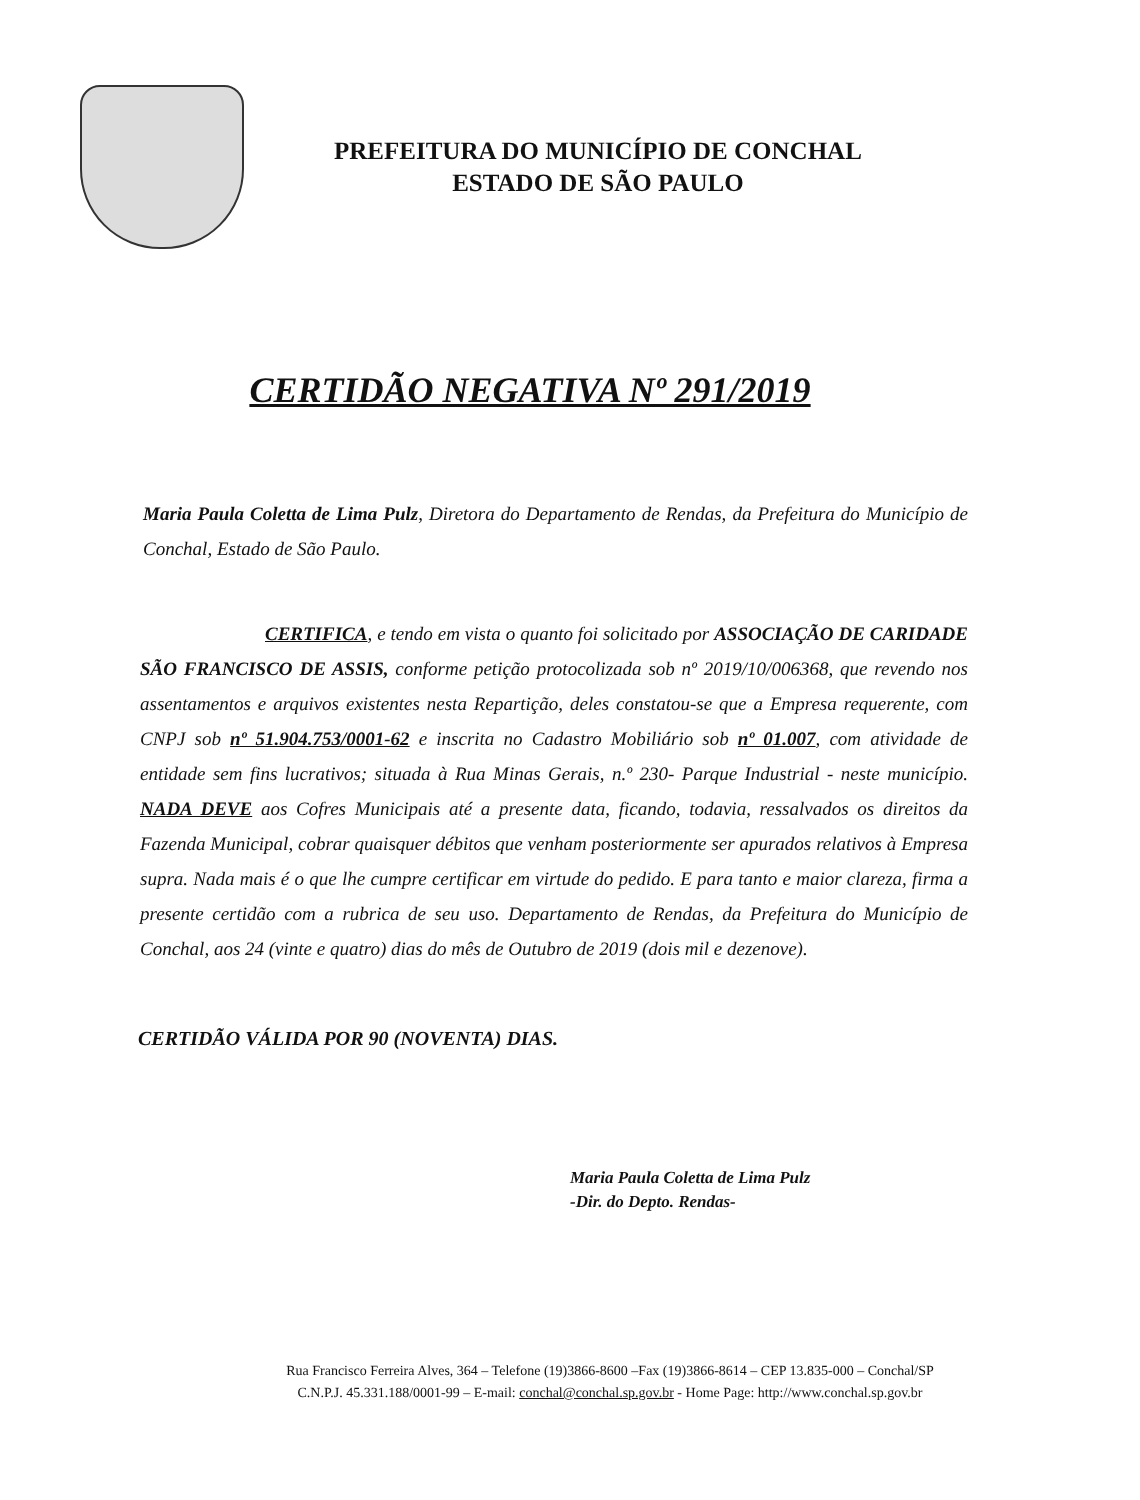PREFEITURA DO MUNICÍPIO DE CONCHAL
ESTADO DE SÃO PAULO
CERTIDÃO NEGATIVA Nº 291/2019
Maria Paula Coletta de Lima Pulz, Diretora do Departamento de Rendas, da Prefeitura do Município de Conchal, Estado de São Paulo.
CERTIFICA, e tendo em vista o quanto foi solicitado por ASSOCIAÇÃO DE CARIDADE SÃO FRANCISCO DE ASSIS, conforme petição protocolizada sob nº 2019/10/006368, que revendo nos assentamentos e arquivos existentes nesta Repartição, deles constatou-se que a Empresa requerente, com CNPJ sob nº 51.904.753/0001-62 e inscrita no Cadastro Mobiliário sob nº 01.007, com atividade de entidade sem fins lucrativos; situada à Rua Minas Gerais, n.º 230- Parque Industrial - neste município. NADA DEVE aos Cofres Municipais até a presente data, ficando, todavia, ressalvados os direitos da Fazenda Municipal, cobrar quaisquer débitos que venham posteriormente ser apurados relativos à Empresa supra. Nada mais é o que lhe cumpre certificar em virtude do pedido. E para tanto e maior clareza, firma a presente certidão com a rubrica de seu uso. Departamento de Rendas, da Prefeitura do Município de Conchal, aos 24 (vinte e quatro) dias do mês de Outubro de 2019 (dois mil e dezenove).
CERTIDÃO VÁLIDA POR 90 (NOVENTA) DIAS.
Maria Paula Coletta de Lima Pulz
-Dir. do Depto. Rendas-
Rua Francisco Ferreira Alves, 364 – Telefone (19)3866-8600 –Fax (19)3866-8614 – CEP 13.835-000 – Conchal/SP
C.N.P.J. 45.331.188/0001-99 – E-mail: conchal@conchal.sp.gov.br - Home Page: http://www.conchal.sp.gov.br